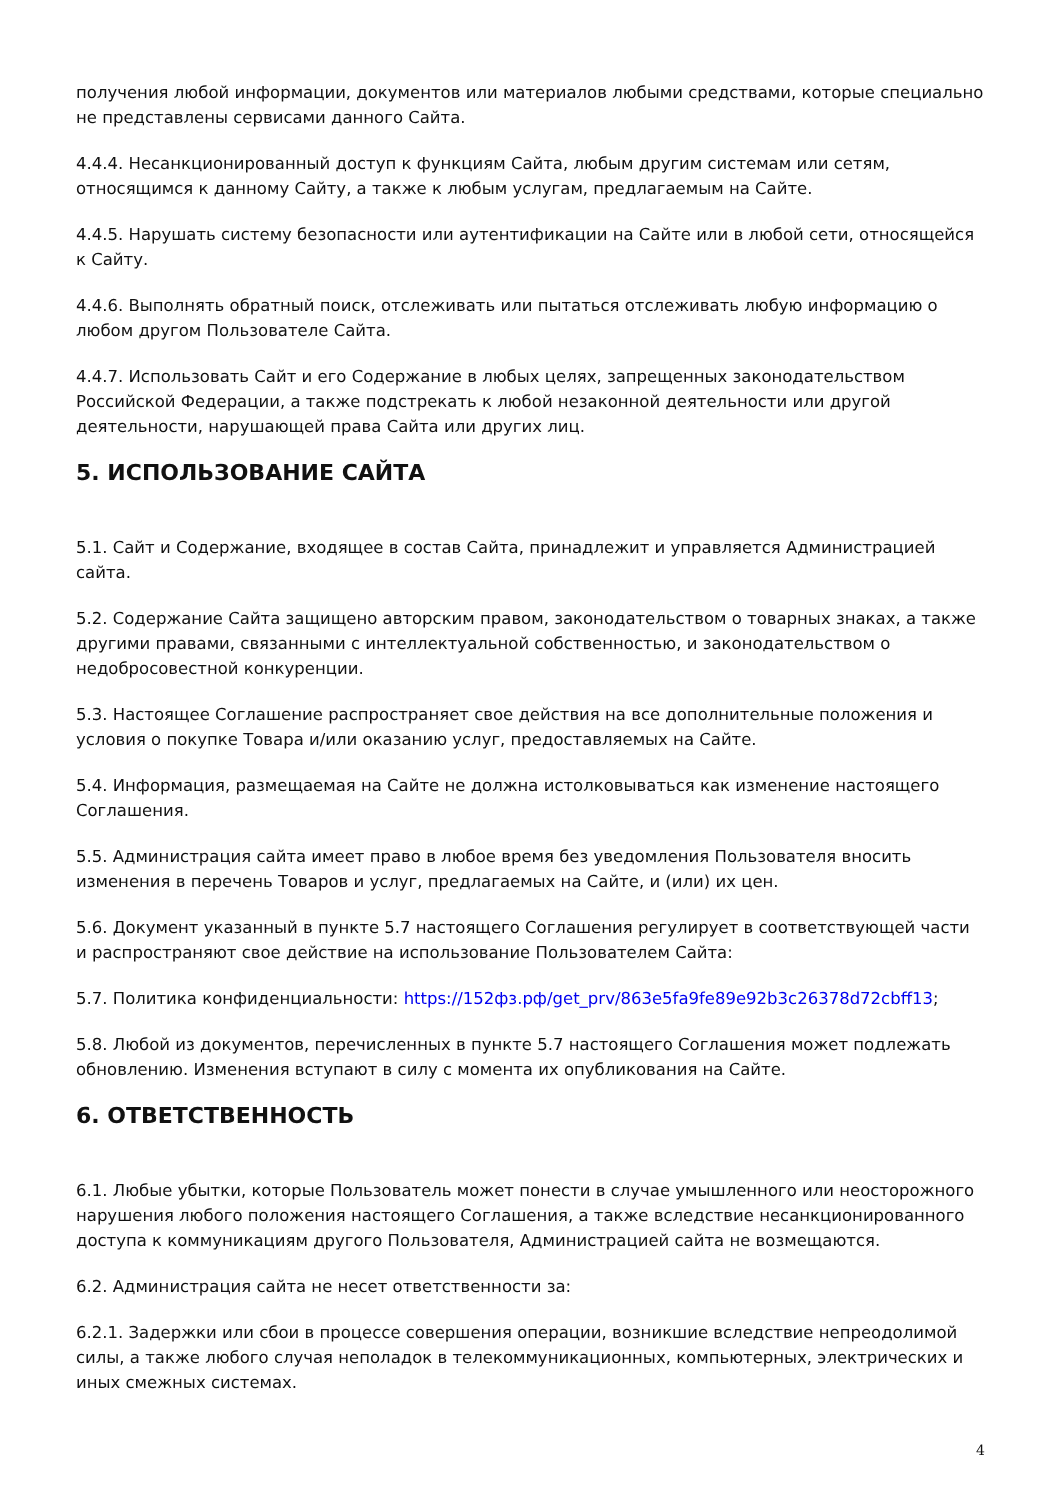получения любой информации, документов или материалов любыми средствами, которые специально не представлены сервисами данного Сайта.
4.4.4. Несанкционированный доступ к функциям Сайта, любым другим системам или сетям, относящимся к данному Сайту, а также к любым услугам, предлагаемым на Сайте.
4.4.5. Нарушать систему безопасности или аутентификации на Сайте или в любой сети, относящейся к Сайту.
4.4.6. Выполнять обратный поиск, отслеживать или пытаться отслеживать любую информацию о любом другом Пользователе Сайта.
4.4.7. Использовать Сайт и его Содержание в любых целях, запрещенных законодательством Российской Федерации, а также подстрекать к любой незаконной деятельности или другой деятельности, нарушающей права Сайта или других лиц.
5. ИСПОЛЬЗОВАНИЕ САЙТА
5.1. Сайт и Содержание, входящее в состав Сайта, принадлежит и управляется Администрацией сайта.
5.2. Содержание Сайта защищено авторским правом, законодательством о товарных знаках, а также другими правами, связанными с интеллектуальной собственностью, и законодательством о недобросовестной конкуренции.
5.3. Настоящее Соглашение распространяет свое действия на все дополнительные положения и условия о покупке Товара и/или оказанию услуг, предоставляемых на Сайте.
5.4. Информация, размещаемая на Сайте не должна истолковываться как изменение настоящего Соглашения.
5.5. Администрация сайта имеет право в любое время без уведомления Пользователя вносить изменения в перечень Товаров и услуг, предлагаемых на Сайте, и (или) их цен.
5.6. Документ указанный в пункте 5.7 настоящего Соглашения регулирует в соответствующей части и распространяют свое действие на использование Пользователем Сайта:
5.7. Политика конфиденциальности: https://152фз.рф/get_prv/863e5fa9fe89e92b3c26378d72cbff13;
5.8. Любой из документов, перечисленных в пункте 5.7 настоящего Соглашения может подлежать обновлению. Изменения вступают в силу с момента их опубликования на Сайте.
6. ОТВЕТСТВЕННОСТЬ
6.1. Любые убытки, которые Пользователь может понести в случае умышленного или неосторожного нарушения любого положения настоящего Соглашения, а также вследствие несанкционированного доступа к коммуникациям другого Пользователя, Администрацией сайта не возмещаются.
6.2. Администрация сайта не несет ответственности за:
6.2.1. Задержки или сбои в процессе совершения операции, возникшие вследствие непреодолимой силы, а также любого случая неполадок в телекоммуникационных, компьютерных, электрических и иных смежных системах.
4